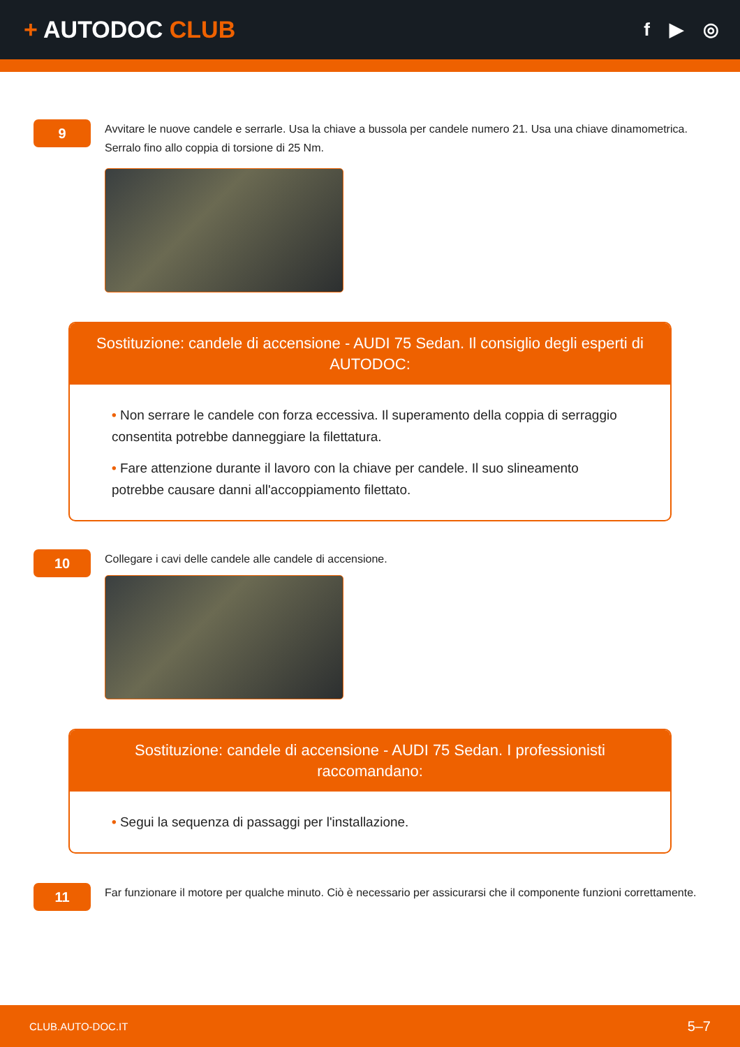+ AUTODOC CLUB
f ▶ ◎
9
Avvitare le nuove candele e serrarle. Usa la chiave a bussola per candele numero 21. Usa una chiave dinamometrica. Serralo fino allo coppia di torsione di 25 Nm.
Sostituzione: candele di accensione - AUDI 75 Sedan. Il consiglio degli esperti di AUTODOC:
• Non serrare le candele con forza eccessiva. Il superamento della coppia di serraggio consentita potrebbe danneggiare la filettatura.
• Fare attenzione durante il lavoro con la chiave per candele. Il suo slineamento potrebbe causare danni all'accoppiamento filettato.
10
Collegare i cavi delle candele alle candele di accensione.
Sostituzione: candele di accensione - AUDI 75 Sedan. I professionisti raccomandano:
• Segui la sequenza di passaggi per l'installazione.
11
Far funzionare il motore per qualche minuto. Ciò è necessario per assicurarsi che il componente funzioni correttamente.
CLUB.AUTO-DOC.IT 5–7